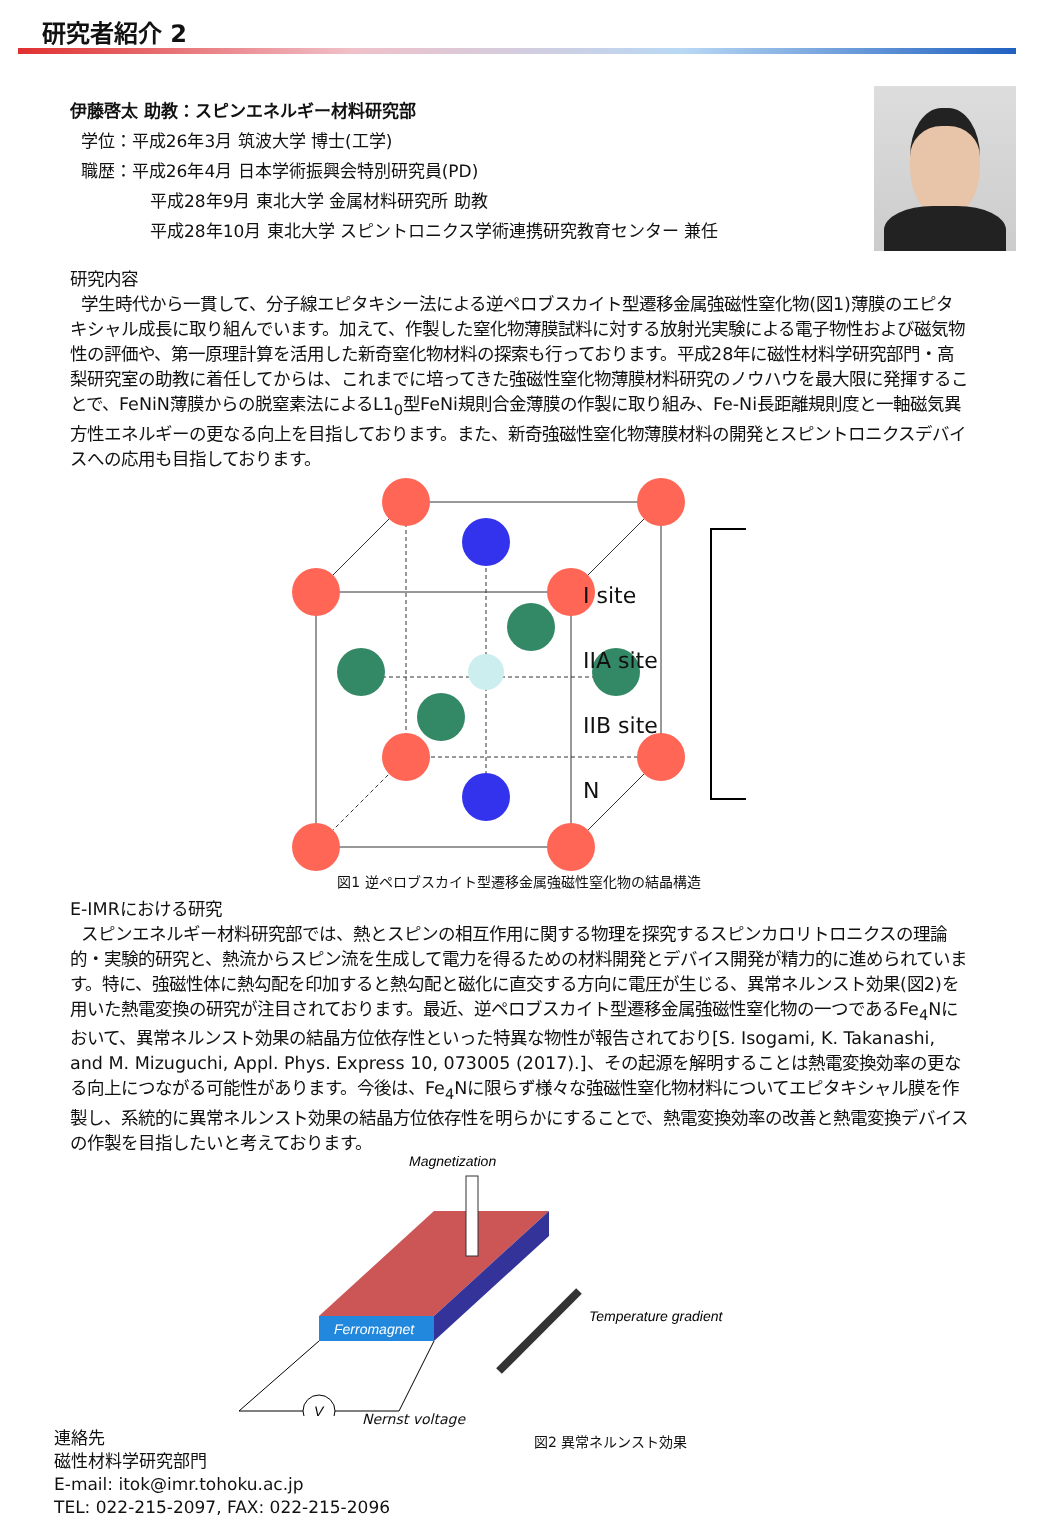研究者紹介 2
伊藤啓太 助教：スピンエネルギー材料研究部
学位：平成26年3月 筑波大学 博士(工学)
職歴：平成26年4月 日本学術振興会特別研究員(PD)
平成28年9月 東北大学 金属材料研究所 助教
平成28年10月 東北大学 スピントロニクス学術連携研究教育センター 兼任
研究内容
学生時代から一貫して、分子線エピタキシー法による逆ペロブスカイト型遷移金属強磁性窒化物(図1)薄膜のエピタキシャル成長に取り組んでいます。加えて、作製した窒化物薄膜試料に対する放射光実験による電子物性および磁気物性の評価や、第一原理計算を活用した新奇窒化物材料の探索も行っております。平成28年に磁性材料学研究部門・高梨研究室の助教に着任してからは、これまでに培ってきた強磁性窒化物薄膜材料研究のノウハウを最大限に発揮することで、FeNiN薄膜からの脱窒素法によるL1<sub>0</sub>型FeNi規則合金薄膜の作製に取り組み、Fe-Ni長距離規則度と一軸磁気異方性エネルギーの更なる向上を目指しております。また、新奇強磁性窒化物薄膜材料の開発とスピントロニクスデバイスへの応用も目指しております。
I site
IIA site
IIB site
N
図1 逆ペロブスカイト型遷移金属強磁性窒化物の結晶構造
E-IMRにおける研究
スピンエネルギー材料研究部では、熱とスピンの相互作用に関する物理を探究するスピンカロリトロニクスの理論的・実験的研究と、熱流からスピン流を生成して電力を得るための材料開発とデバイス開発が精力的に進められています。特に、強磁性体に熱勾配を印加すると熱勾配と磁化に直交する方向に電圧が生じる、異常ネルンスト効果(図2)を用いた熱電変換の研究が注目されております。最近、逆ペロブスカイト型遷移金属強磁性窒化物の一つであるFe<sub>4</sub>Nにおいて、異常ネルンスト効果の結晶方位依存性といった特異な物性が報告されており[S. Isogami, K. Takanashi, and M. Mizuguchi, Appl. Phys. Express 10, 073005 (2017).]、その起源を解明することは熱電変換効率の更なる向上につながる可能性があります。今後は、Fe<sub>4</sub>Nに限らず様々な強磁性窒化物材料についてエピタキシャル膜を作製し、系統的に異常ネルンスト効果の結晶方位依存性を明らかにすることで、熱電変換効率の改善と熱電変換デバイスの作製を目指したいと考えております。
Magnetization
Ferromagnet
Temperature gradient
V
Nernst voltage
連絡先
磁性材料学研究部門
E-mail: itok@imr.tohoku.ac.jp
TEL: 022-215-2097, FAX: 022-215-2096
図2 異常ネルンスト効果